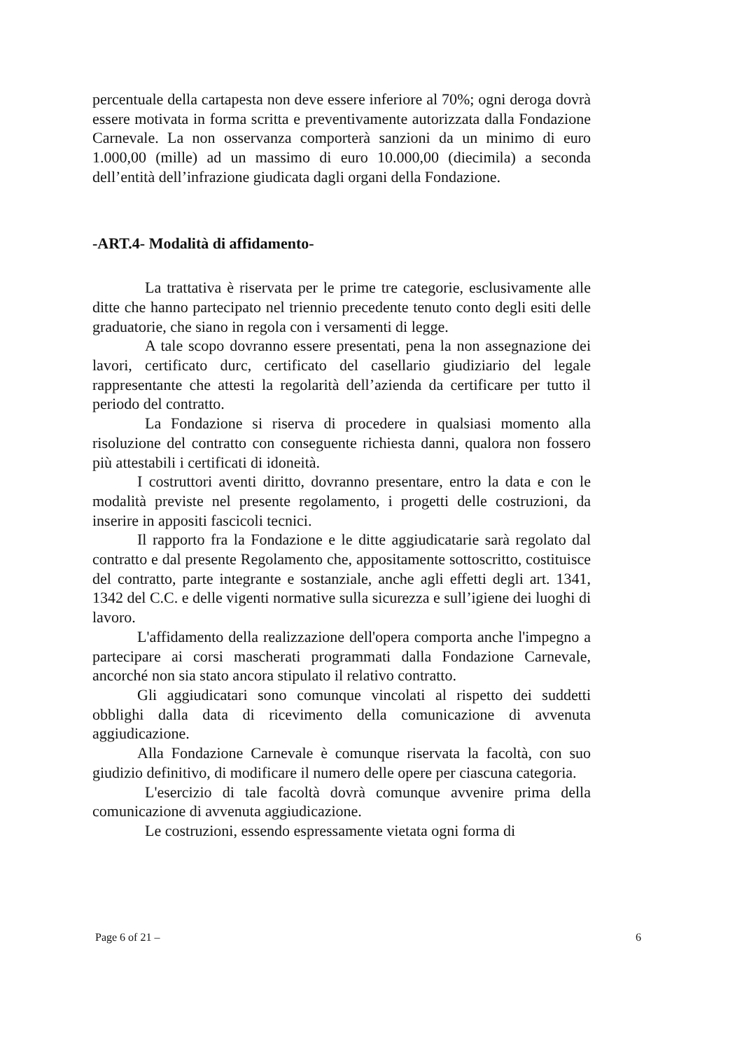percentuale della cartapesta non deve essere inferiore al 70%; ogni deroga dovrà essere motivata in forma scritta e preventivamente autorizzata dalla Fondazione Carnevale. La non osservanza comporterà sanzioni da un minimo di euro 1.000,00 (mille) ad un massimo di euro 10.000,00 (diecimila) a seconda dell’entità dell’infrazione giudicata dagli organi della Fondazione.
-ART.4- Modalità di affidamento-
La trattativa è riservata per le prime tre categorie, esclusivamente alle ditte che hanno partecipato nel triennio precedente tenuto conto degli esiti delle graduatorie, che siano in regola con i versamenti di legge.
A tale scopo dovranno essere presentati, pena la non assegnazione dei lavori, certificato durc, certificato del casellario giudiziario del legale rappresentante che attesti la regolarità dell’azienda da certificare per tutto il periodo del contratto.
La Fondazione si riserva di procedere in qualsiasi momento alla risoluzione del contratto con conseguente richiesta danni, qualora non fossero più attestabili i certificati di idoneità.
I costruttori aventi diritto, dovranno presentare, entro la data e con le modalità previste nel presente regolamento, i progetti delle costruzioni, da inserire in appositi fascicoli tecnici.
Il rapporto fra la Fondazione e le ditte aggiudicatarie sarà regolato dal contratto e dal presente Regolamento che, appositamente sottoscritto, costituisce del contratto, parte integrante e sostanziale, anche agli effetti degli art. 1341, 1342 del C.C. e delle vigenti normative sulla sicurezza e sull’igiene dei luoghi di lavoro.
L'affidamento della realizzazione dell'opera comporta anche l'impegno a partecipare ai corsi mascherati programmati dalla Fondazione Carnevale, ancorché non sia stato ancora stipulato il relativo contratto.
Gli aggiudicatari sono comunque vincolati al rispetto dei suddetti obblighi dalla data di ricevimento della comunicazione di avvenuta aggiudicazione.
Alla Fondazione Carnevale è comunque riservata la facoltà, con suo giudizio definitivo, di modificare il numero delle opere per ciascuna categoria.
L'esercizio di tale facoltà dovrà comunque avvenire prima della comunicazione di avvenuta aggiudicazione.
Le costruzioni, essendo espressamente vietata ogni forma di
Page 6 of 21 – 6